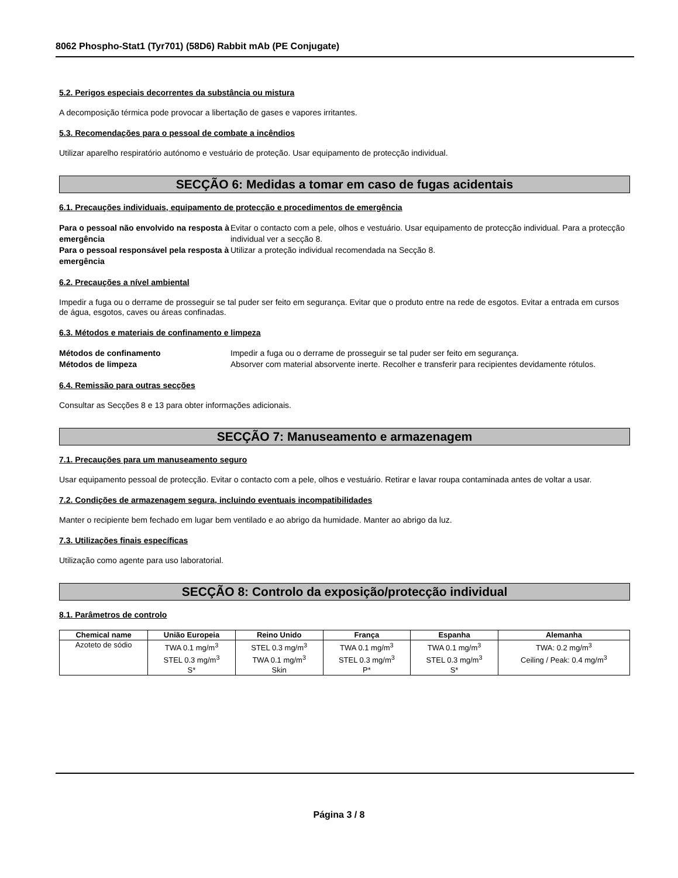8062 Phospho-Stat1 (Tyr701) (58D6) Rabbit mAb (PE Conjugate)
5.2. Perigos especiais decorrentes da substância ou mistura
A decomposição térmica pode provocar a libertação de gases e vapores irritantes.
5.3. Recomendações para o pessoal de combate a incêndios
Utilizar aparelho respiratório autónomo e vestuário de proteção. Usar equipamento de protecção individual.
SECÇÃO 6: Medidas a tomar em caso de fugas acidentais
6.1. Precauções individuais, equipamento de protecção e procedimentos de emergência
Para o pessoal não envolvido na resposta à emergência
Evitar o contacto com a pele, olhos e vestuário. Usar equipamento de protecção individual. Para a protecção individual ver a secção 8.
Para o pessoal responsável pela resposta à emergência
Utilizar a proteção individual recomendada na Secção 8.
6.2. Precauções a nível ambiental
Impedir a fuga ou o derrame de prosseguir se tal puder ser feito em segurança. Evitar que o produto entre na rede de esgotos. Evitar a entrada em cursos de água, esgotos, caves ou áreas confinadas.
6.3. Métodos e materiais de confinamento e limpeza
Métodos de confinamento
Impedir a fuga ou o derrame de prosseguir se tal puder ser feito em segurança.
Métodos de limpeza
Absorver com material absorvente inerte. Recolher e transferir para recipientes devidamente rótulos.
6.4. Remissão para outras secções
Consultar as Secções 8 e 13 para obter informações adicionais.
SECÇÃO 7: Manuseamento e armazenagem
7.1. Precauções para um manuseamento seguro
Usar equipamento pessoal de protecção. Evitar o contacto com a pele, olhos e vestuário. Retirar e lavar roupa contaminada antes de voltar a usar.
7.2. Condições de armazenagem segura, incluindo eventuais incompatibilidades
Manter o recipiente bem fechado em lugar bem ventilado e ao abrigo da humidade. Manter ao abrigo da luz.
7.3. Utilizações finais específicas
Utilização como agente para uso laboratorial.
SECÇÃO 8: Controlo da exposição/protecção individual
8.1. Parâmetros de controlo
| Chemical name | União Europeia | Reino Unido | França | Espanha | Alemanha |
| --- | --- | --- | --- | --- | --- |
| Azoteto de sódio | TWA 0.1 mg/m<sup>3</sup> STEL 0.3 mg/m<sup>3</sup> S* | STEL 0.3 mg/m<sup>3</sup> TWA 0.1 mg/m<sup>3</sup> Skin | TWA 0.1 mg/m<sup>3</sup> STEL 0.3 mg/m<sup>3</sup> P* | TWA 0.1 mg/m<sup>3</sup> STEL 0.3 mg/m<sup>3</sup> S* | TWA: 0.2 mg/m<sup>3</sup> Ceiling / Peak: 0.4 mg/m<sup>3</sup> |
Página 3 / 8